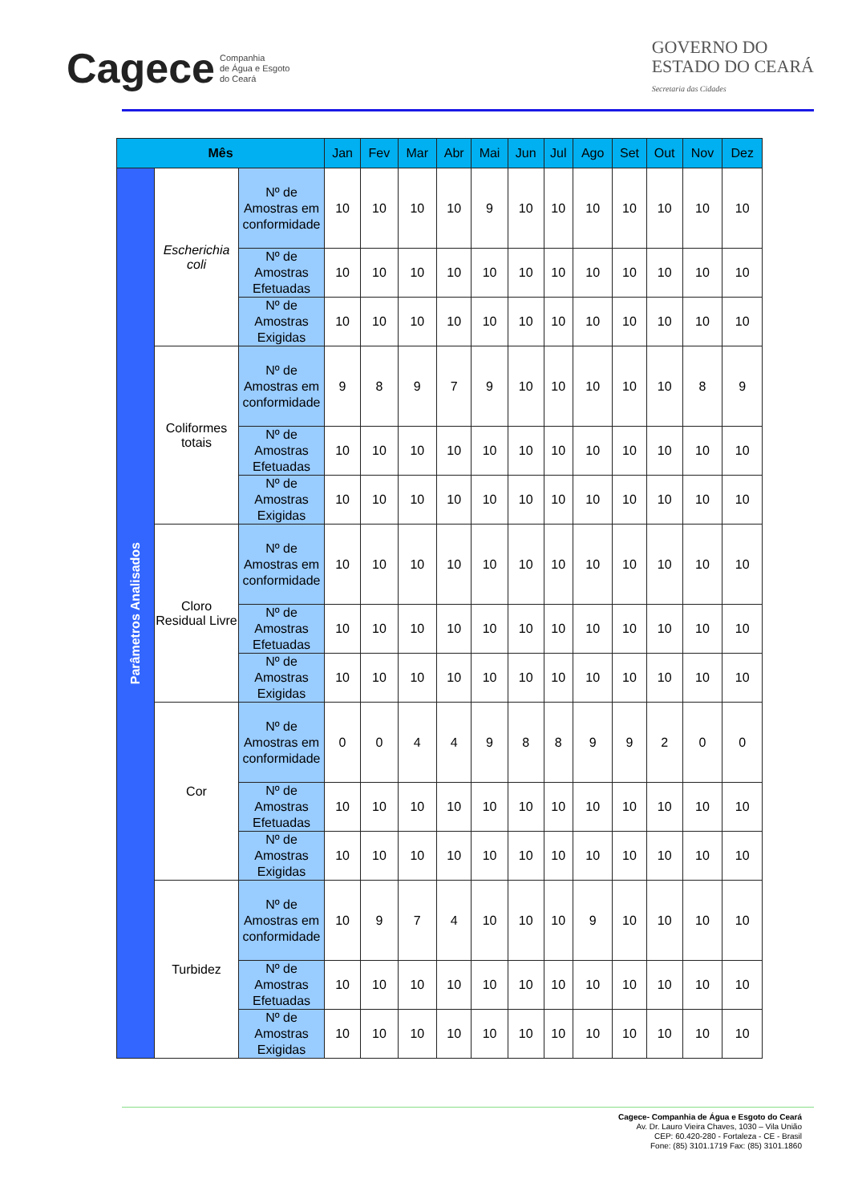Cagece Companhia
de Água e Esgoto
do Ceará
GOVERNO DO
ESTADO DO CEARÁ
Secretaria das Cidades
| Mês | | | Jan | Fev | Mar | Abr | Mai | Jun | Jul | Ago | Set | Out | Nov | Dez |
| --- | --- | --- | --- | --- | --- | --- | --- | --- | --- | --- | --- | --- | --- | --- |
| Parâmetros Analisados | Escherichia coli | Nº de Amostras em conformidade | 10 | 10 | 10 | 10 | 9 | 10 | 10 | 10 | 10 | 10 | 10 | 10 |
| | | Nº de Amostras Efetuadas | 10 | 10 | 10 | 10 | 10 | 10 | 10 | 10 | 10 | 10 | 10 | 10 |
| | | Nº de Amostras Exigidas | 10 | 10 | 10 | 10 | 10 | 10 | 10 | 10 | 10 | 10 | 10 | 10 |
| | Coliformes totais | Nº de Amostras em conformidade | 9 | 8 | 9 | 7 | 9 | 10 | 10 | 10 | 10 | 10 | 8 | 9 |
| | | Nº de Amostras Efetuadas | 10 | 10 | 10 | 10 | 10 | 10 | 10 | 10 | 10 | 10 | 10 | 10 |
| | | Nº de Amostras Exigidas | 10 | 10 | 10 | 10 | 10 | 10 | 10 | 10 | 10 | 10 | 10 | 10 |
| | Cloro Residual Livre | Nº de Amostras em conformidade | 10 | 10 | 10 | 10 | 10 | 10 | 10 | 10 | 10 | 10 | 10 | 10 |
| | | Nº de Amostras Efetuadas | 10 | 10 | 10 | 10 | 10 | 10 | 10 | 10 | 10 | 10 | 10 | 10 |
| | | Nº de Amostras Exigidas | 10 | 10 | 10 | 10 | 10 | 10 | 10 | 10 | 10 | 10 | 10 | 10 |
| | Cor | Nº de Amostras em conformidade | 0 | 0 | 4 | 4 | 9 | 8 | 8 | 9 | 9 | 2 | 0 | 0 |
| | | Nº de Amostras Efetuadas | 10 | 10 | 10 | 10 | 10 | 10 | 10 | 10 | 10 | 10 | 10 | 10 |
| | | Nº de Amostras Exigidas | 10 | 10 | 10 | 10 | 10 | 10 | 10 | 10 | 10 | 10 | 10 | 10 |
| | Turbidez | Nº de Amostras em conformidade | 10 | 9 | 7 | 4 | 10 | 10 | 10 | 9 | 10 | 10 | 10 | 10 |
| | | Nº de Amostras Efetuadas | 10 | 10 | 10 | 10 | 10 | 10 | 10 | 10 | 10 | 10 | 10 | 10 |
| | | Nº de Amostras Exigidas | 10 | 10 | 10 | 10 | 10 | 10 | 10 | 10 | 10 | 10 | 10 | 10 |
Cagece- Companhia de Água e Esgoto do Ceará
Av. Dr. Lauro Vieira Chaves, 1030 – Vila União
CEP: 60.420-280 - Fortaleza - CE - Brasil
Fone: (85) 3101.1719 Fax: (85) 3101.1860